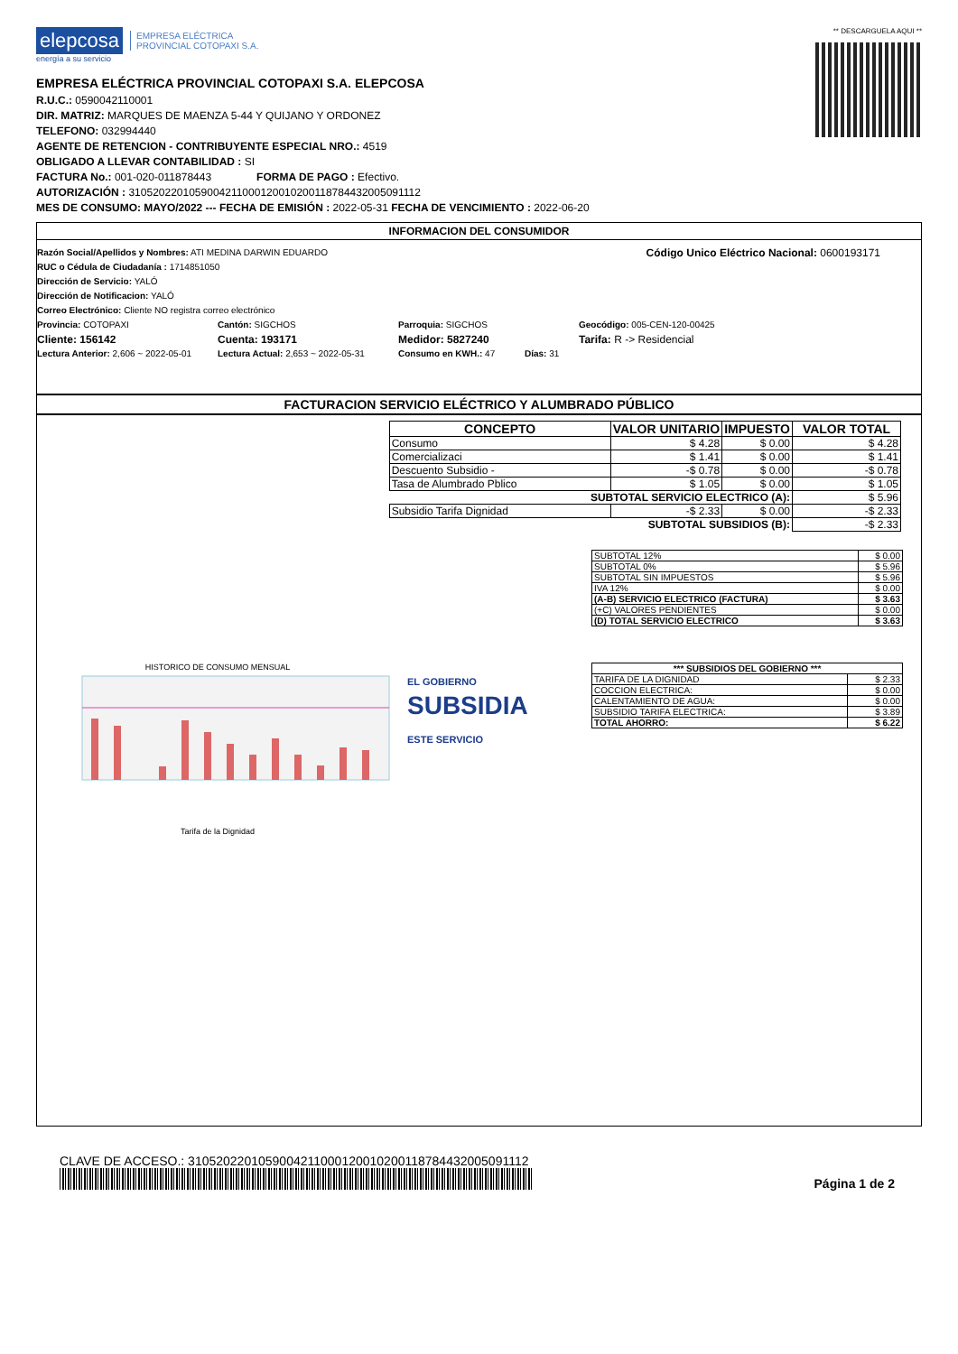elepcosa EMPRESA ELÉCTRICA
PROVINCIAL COTOPAXI S.A.
energía a su servicio
EMPRESA ELÉCTRICA PROVINCIAL COTOPAXI S.A. ELEPCOSA
R.U.C.: 0590042110001
DIR. MATRIZ: MARQUES DE MAENZA 5-44 Y QUIJANO Y ORDONEZ
TELEFONO: 032994440
AGENTE DE RETENCION - CONTRIBUYENTE ESPECIAL NRO.: 4519
OBLIGADO A LLEVAR CONTABILIDAD : SI
FACTURA No.: 001-020-011878443 FORMA DE PAGO : Efectivo.
AUTORIZACIÓN : 3105202201059004211000120010200118784432005091112
MES DE CONSUMO: MAYO/2022 --- FECHA DE EMISIÓN : 2022-05-31 FECHA DE VENCIMIENTO : 2022-06-20
** DESCARGUELA AQUI **
INFORMACION DEL CONSUMIDOR
Razón Social/Apellidos y Nombres: ATI MEDINA DARWIN EDUARDO Código Unico Eléctrico Nacional: 0600193171
RUC o Cédula de Ciudadanía : 1714851050
Dirección de Servicio: YALÓ
Dirección de Notificacion: YALÓ
Correo Electrónico: Cliente NO registra correo electrónico
Provincia: COTOPAXI Cantón: SIGCHOS Parroquia: SIGCHOS Geocódigo: 005-CEN-120-00425
Cliente: 156142 Cuenta: 193171 Medidor: 5827240 Tarifa: R -> Residencial
Lectura Anterior: 2,606 ~ 2022-05-01 Lectura Actual: 2,653 ~ 2022-05-31 Consumo en KWH.: 47 Días: 31
FACTURACION SERVICIO ELÉCTRICO Y ALUMBRADO PÚBLICO
| CONCEPTO | VALOR UNITARIO | IMPUESTO | VALOR TOTAL |
| --- | --- | --- | --- |
| Consumo | $ 4.28 | $ 0.00 | $ 4.28 |
| Comercializaci | $ 1.41 | $ 0.00 | $ 1.41 |
| Descuento Subsidio - | -$ 0.78 | $ 0.00 | -$ 0.78 |
| Tasa de Alumbrado Pblico | $ 1.05 | $ 0.00 | $ 1.05 |
| SUBTOTAL SERVICIO ELECTRICO (A): | | | $ 5.96 |
| Subsidio Tarifa Dignidad | -$ 2.33 | $ 0.00 | -$ 2.33 |
| SUBTOTAL SUBSIDIOS (B): | | | -$ 2.33 |
| SUBTOTAL 12% | $ 0.00 |
| SUBTOTAL 0% | $ 5.96 |
| SUBTOTAL SIN IMPUESTOS | $ 5.96 |
| IVA 12% | $ 0.00 |
| (A-B) SERVICIO ELECTRICO (FACTURA) | $ 3.63 |
| (+C) VALORES PENDIENTES | $ 0.00 |
| (D) TOTAL SERVICIO ELECTRICO | $ 3.63 |
HISTORICO DE CONSUMO MENSUAL
Tarifa de la Dignidad
EL GOBIERNO
SUBSIDIA
ESTE SERVICIO
| *** SUBSIDIOS DEL GOBIERNO *** | |
| --- | --- |
| TARIFA DE LA DIGNIDAD | $ 2.33 |
| COCCION ELECTRICA: | $ 0.00 |
| CALENTAMIENTO DE AGUA: | $ 0.00 |
| SUBSIDIO TARIFA ELECTRICA: | $ 3.89 |
| TOTAL AHORRO: | $ 6.22 |
CLAVE DE ACCESO.: 3105202201059004211000120010200118784432005091112
Página 1 de 2